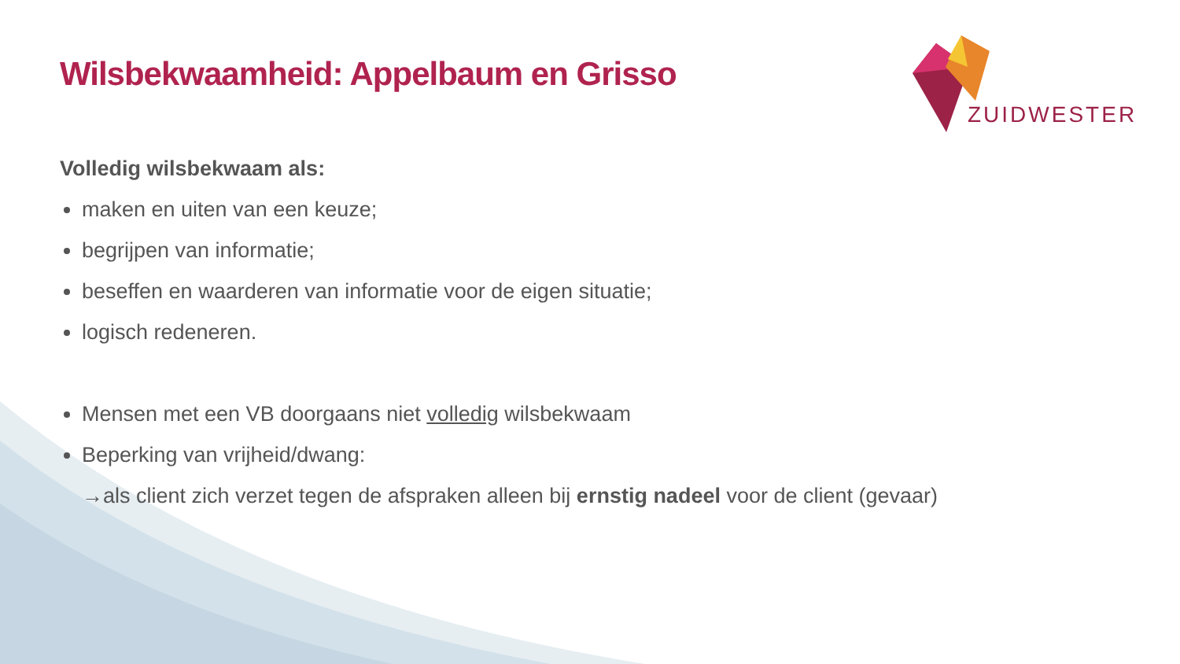ZUIDWESTER
Wilsbekwaamheid: Appelbaum en Grisso
Volledig wilsbekwaam als:
maken en uiten van een keuze;
begrijpen van informatie;
beseffen en waarderen van informatie voor de eigen situatie;
logisch redeneren.
Mensen met een VB doorgaans niet volledig wilsbekwaam
Beperking van vrijheid/dwang:
→als client zich verzet tegen de afspraken alleen bij ernstig nadeel voor de client (gevaar)